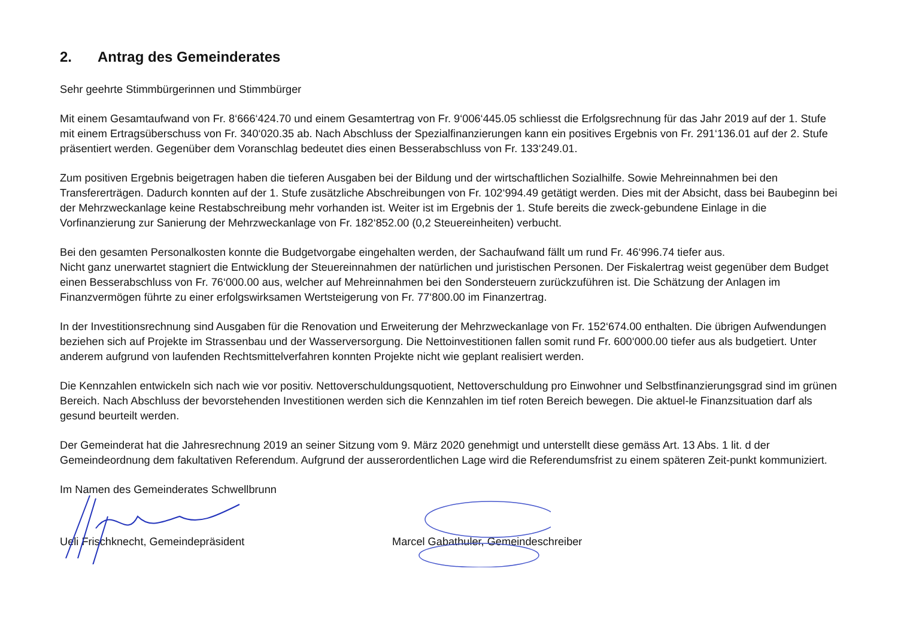2. Antrag des Gemeinderates
Sehr geehrte Stimmbürgerinnen und Stimmbürger
Mit einem Gesamtaufwand von Fr. 8‘666‘424.70 und einem Gesamtertrag von Fr. 9‘006‘445.05 schliesst die Erfolgsrechnung für das Jahr 2019 auf der 1. Stufe mit einem Ertragsüberschuss von Fr. 340‘020.35 ab. Nach Abschluss der Spezialfinanzierungen kann ein positives Ergebnis von Fr. 291‘136.01 auf der 2. Stufe präsentiert werden. Gegenüber dem Voranschlag bedeutet dies einen Besserabschluss von Fr. 133‘249.01.
Zum positiven Ergebnis beigetragen haben die tieferen Ausgaben bei der Bildung und der wirtschaftlichen Sozialhilfe. Sowie Mehreinnahmen bei den Transfererträgen. Dadurch konnten auf der 1. Stufe zusätzliche Abschreibungen von Fr. 102‘994.49 getätigt werden. Dies mit der Absicht, dass bei Baubeginn bei der Mehrzweckanlage keine Restabschreibung mehr vorhanden ist. Weiter ist im Ergebnis der 1. Stufe bereits die zweck-gebundene Einlage in die Vorfinanzierung zur Sanierung der Mehrzweckanlage von Fr. 182‘852.00 (0,2 Steuereinheiten) verbucht.
Bei den gesamten Personalkosten konnte die Budgetvorgabe eingehalten werden, der Sachaufwand fällt um rund Fr. 46‘996.74 tiefer aus.
Nicht ganz unerwartet stagniert die Entwicklung der Steuereinnahmen der natürlichen und juristischen Personen. Der Fiskalertrag weist gegenüber dem Budget einen Besserabschluss von Fr. 76‘000.00 aus, welcher auf Mehreinnahmen bei den Sondersteuern zurückzuführen ist. Die Schätzung der Anlagen im Finanzvermögen führte zu einer erfolgswirksamen Wertsteigerung von Fr. 77‘800.00 im Finanzertrag.
In der Investitionsrechnung sind Ausgaben für die Renovation und Erweiterung der Mehrzweckanlage von Fr. 152‘674.00 enthalten. Die übrigen Aufwendungen beziehen sich auf Projekte im Strassenbau und der Wasserversorgung. Die Nettoinvestitionen fallen somit rund Fr. 600‘000.00 tiefer aus als budgetiert. Unter anderem aufgrund von laufenden Rechtsmittelverfahren konnten Projekte nicht wie geplant realisiert werden.
Die Kennzahlen entwickeln sich nach wie vor positiv. Nettoverschuldungsquotient, Nettoverschuldung pro Einwohner und Selbstfinanzierungsgrad sind im grünen Bereich. Nach Abschluss der bevorstehenden Investitionen werden sich die Kennzahlen im tief roten Bereich bewegen. Die aktuel-le Finanzsituation darf als gesund beurteilt werden.
Der Gemeinderat hat die Jahresrechnung 2019 an seiner Sitzung vom 9. März 2020 genehmigt und unterstellt diese gemäss Art. 13 Abs. 1 lit. d der Gemeindeordnung dem fakultativen Referendum. Aufgrund der ausserordentlichen Lage wird die Referendumsfrist zu einem späteren Zeit-punkt kommuniziert.
Im Namen des Gemeinderates Schwellbrunn
Ueli Frischknecht, Gemeindepräsident Marcel Gabathuler, Gemeindeschreiber